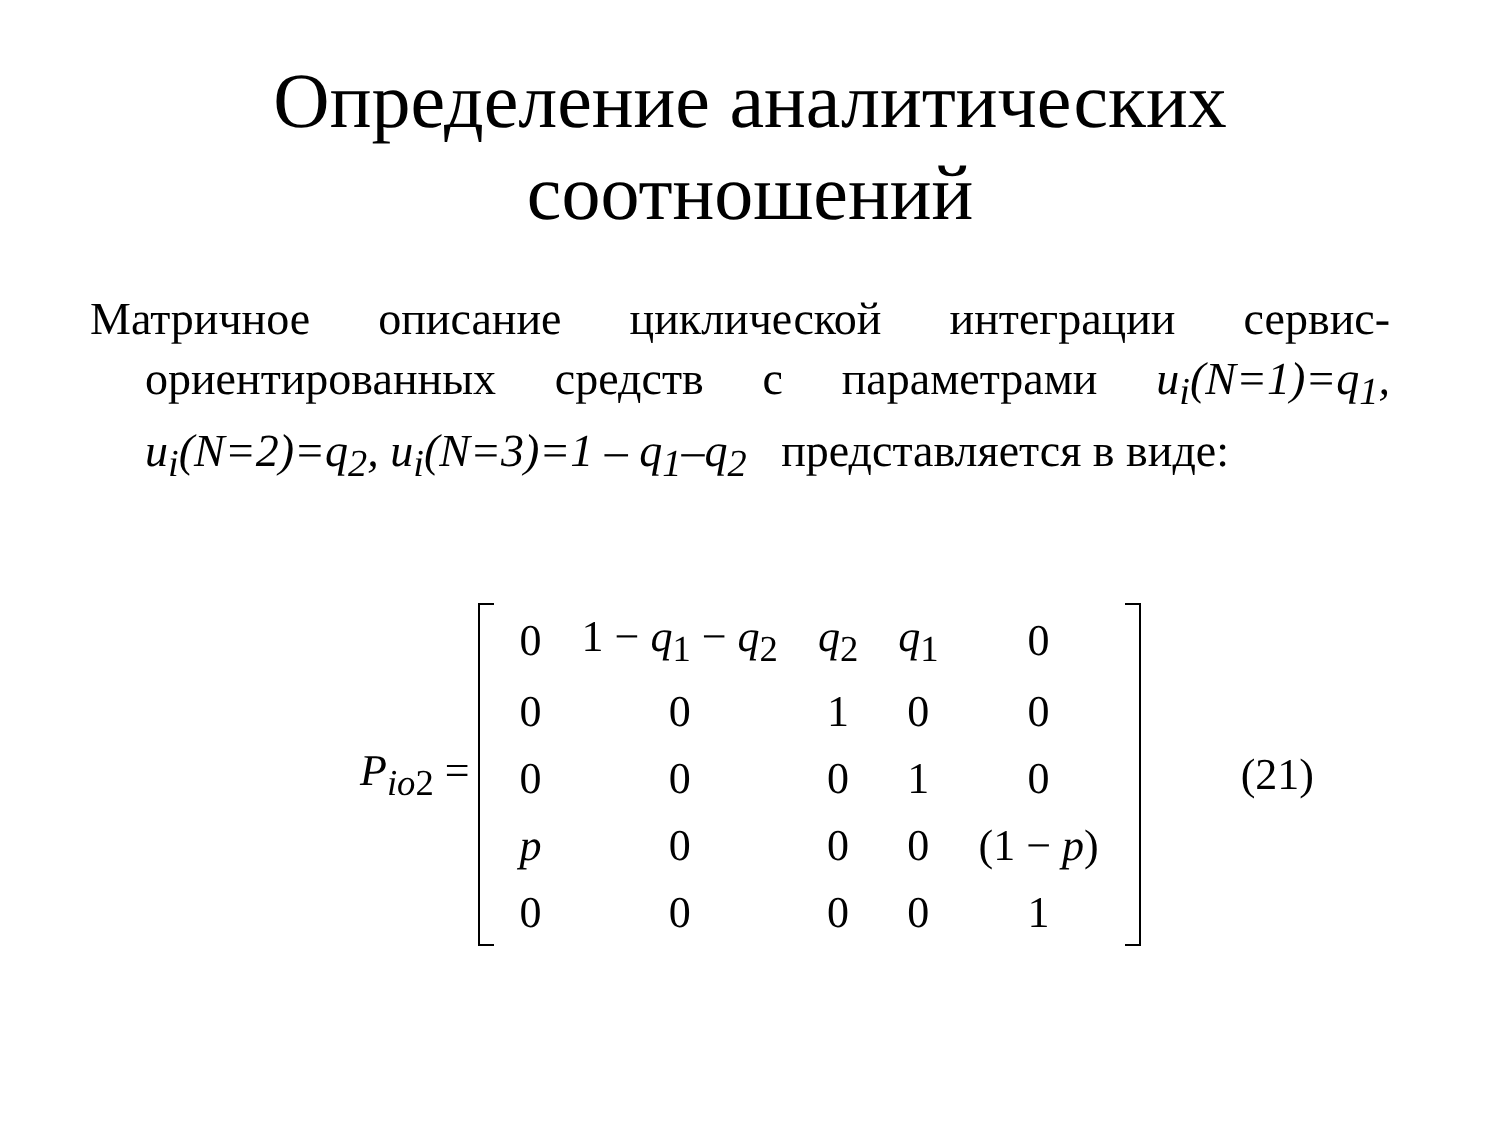Определение аналитических
соотношений
Матричное описание циклической интеграции сервис-ориентированных средств с параметрами u<sub>i</sub>(N=1)=q<sub>1</sub>, u<sub>i</sub>(N=2)=q<sub>2</sub>, u<sub>i</sub>(N=3)=1 – q<sub>1</sub>–q<sub>2</sub> представляется в виде:
P<sub>io2</sub> =
| 0 | 1 − q<sub>1</sub> − q<sub>2</sub> | q<sub>2</sub> | q<sub>1</sub> | 0 |
| 0 | 0 | 1 | 0 | 0 |
| 0 | 0 | 0 | 1 | 0 |
| p | 0 | 0 | 0 | (1 − p ) |
| 0 | 0 | 0 | 0 | 1 |
(21)